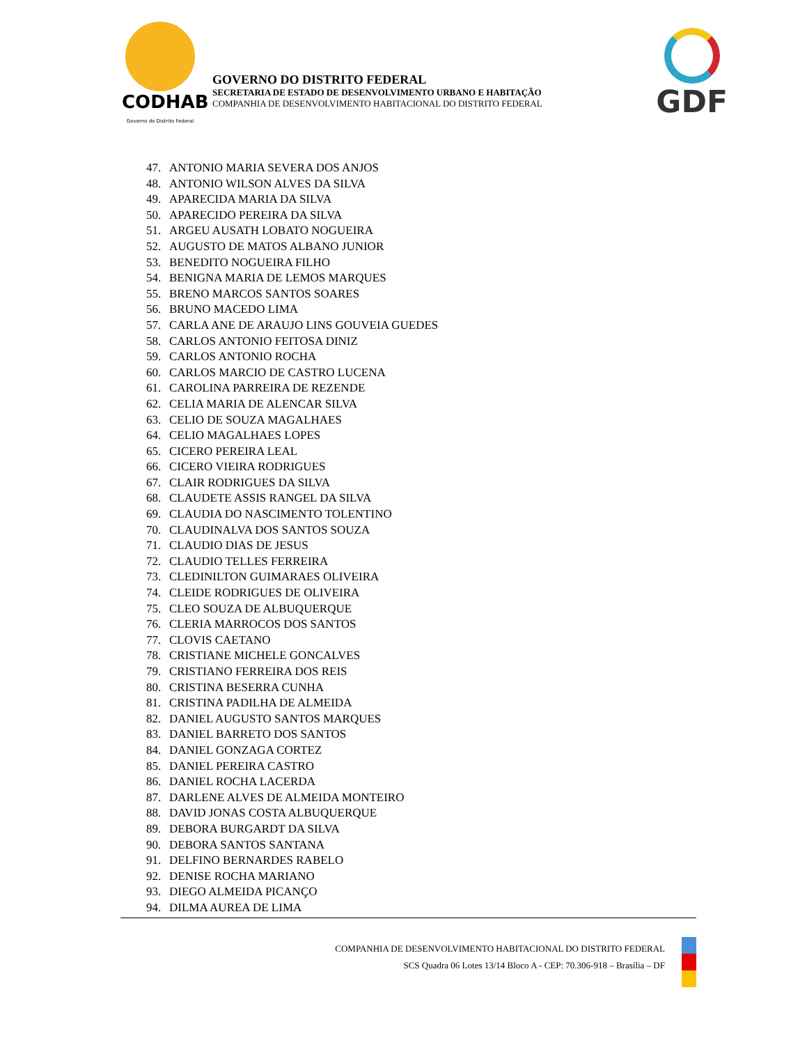CODHAB
Governo do Distrito Federal
GOVERNO DO DISTRITO FEDERAL
SECRETARIA DE ESTADO DE DESENVOLVIMENTO URBANO E HABITAÇÃO
COMPANHIA DE DESENVOLVIMENTO HABITACIONAL DO DISTRITO FEDERAL
GDF
47. ANTONIO MARIA SEVERA DOS ANJOS
48. ANTONIO WILSON ALVES DA SILVA
49. APARECIDA MARIA DA SILVA
50. APARECIDO PEREIRA DA SILVA
51. ARGEU AUSATH LOBATO NOGUEIRA
52. AUGUSTO DE MATOS ALBANO JUNIOR
53. BENEDITO NOGUEIRA FILHO
54. BENIGNA MARIA DE LEMOS MARQUES
55. BRENO MARCOS SANTOS SOARES
56. BRUNO MACEDO LIMA
57. CARLA ANE DE ARAUJO LINS GOUVEIA GUEDES
58. CARLOS ANTONIO FEITOSA DINIZ
59. CARLOS ANTONIO ROCHA
60. CARLOS MARCIO DE CASTRO LUCENA
61. CAROLINA PARREIRA DE REZENDE
62. CELIA MARIA DE ALENCAR SILVA
63. CELIO DE SOUZA MAGALHAES
64. CELIO MAGALHAES LOPES
65. CICERO PEREIRA LEAL
66. CICERO VIEIRA RODRIGUES
67. CLAIR RODRIGUES DA SILVA
68. CLAUDETE ASSIS RANGEL DA SILVA
69. CLAUDIA DO NASCIMENTO TOLENTINO
70. CLAUDINALVA DOS SANTOS SOUZA
71. CLAUDIO DIAS DE JESUS
72. CLAUDIO TELLES FERREIRA
73. CLEDINILTON GUIMARAES OLIVEIRA
74. CLEIDE RODRIGUES DE OLIVEIRA
75. CLEO SOUZA DE ALBUQUERQUE
76. CLERIA MARROCOS DOS SANTOS
77. CLOVIS CAETANO
78. CRISTIANE MICHELE GONCALVES
79. CRISTIANO FERREIRA DOS REIS
80. CRISTINA BESERRA CUNHA
81. CRISTINA PADILHA DE ALMEIDA
82. DANIEL AUGUSTO SANTOS MARQUES
83. DANIEL BARRETO DOS SANTOS
84. DANIEL GONZAGA CORTEZ
85. DANIEL PEREIRA CASTRO
86. DANIEL ROCHA LACERDA
87. DARLENE ALVES DE ALMEIDA MONTEIRO
88. DAVID JONAS COSTA ALBUQUERQUE
89. DEBORA BURGARDT DA SILVA
90. DEBORA SANTOS SANTANA
91. DELFINO BERNARDES RABELO
92. DENISE ROCHA MARIANO
93. DIEGO ALMEIDA PICANÇO
94. DILMA AUREA DE LIMA
COMPANHIA DE DESENVOLVIMENTO HABITACIONAL DO DISTRITO FEDERAL
SCS Quadra 06 Lotes 13/14 Bloco A - CEP: 70.306-918 – Brasília – DF